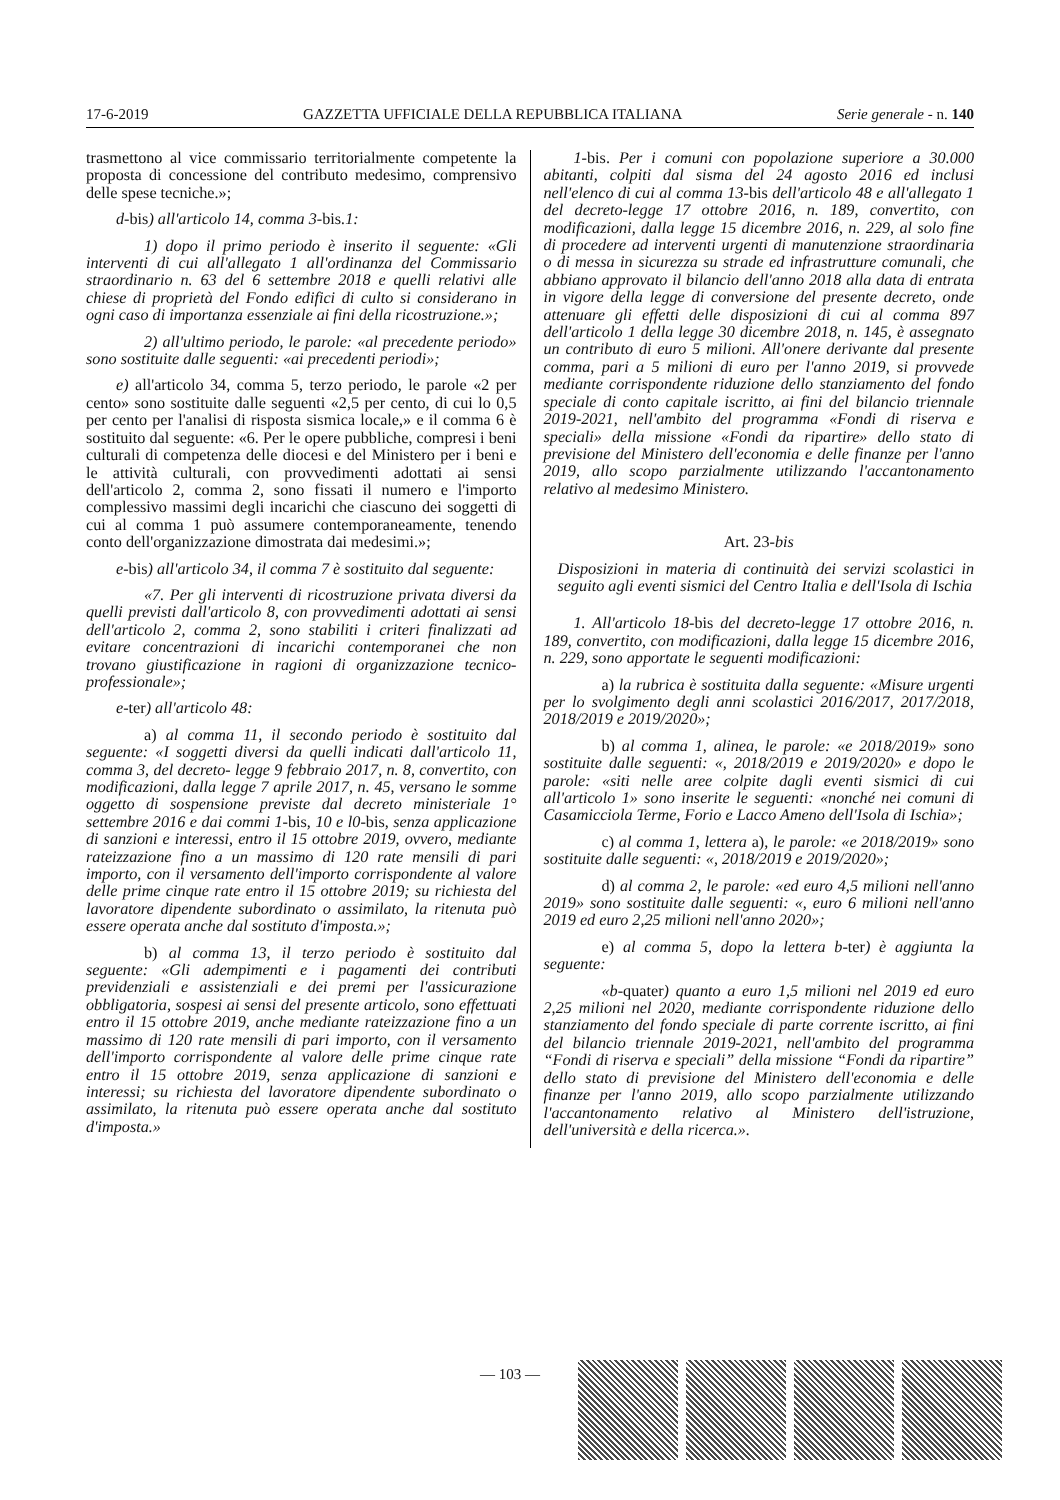17-6-2019 GAZZETTA UFFICIALE DELLA REPUBBLICA ITALIANA Serie generale - n. 140
trasmettono al vice commissario territorialmente competente la proposta di concessione del contributo medesimo, comprensivo delle spese tecniche.»;
d-bis) all'articolo 14, comma 3-bis.1:
1) dopo il primo periodo è inserito il seguente: «Gli interventi di cui all'allegato 1 all'ordinanza del Commissario straordinario n. 63 del 6 settembre 2018 e quelli relativi alle chiese di proprietà del Fondo edifici di culto si considerano in ogni caso di importanza essenziale ai fini della ricostruzione.»;
2) all'ultimo periodo, le parole: «al precedente periodo» sono sostituite dalle seguenti: «ai precedenti periodi»;
e) all'articolo 34, comma 5, terzo periodo, le parole «2 per cento» sono sostituite dalle seguenti «2,5 per cento, di cui lo 0,5 per cento per l'analisi di risposta sismica locale,» e il comma 6 è sostituito dal seguente: «6. Per le opere pubbliche, compresi i beni culturali di competenza delle diocesi e del Ministero per i beni e le attività culturali, con provvedimenti adottati ai sensi dell'articolo 2, comma 2, sono fissati il numero e l'importo complessivo massimi degli incarichi che ciascuno dei soggetti di cui al comma 1 può assumere contemporaneamente, tenendo conto dell'organizzazione dimostrata dai medesimi.»;
e-bis) all'articolo 34, il comma 7 è sostituito dal seguente:
«7. Per gli interventi di ricostruzione privata diversi da quelli previsti dall'articolo 8, con provvedimenti adottati ai sensi dell'articolo 2, comma 2, sono stabiliti i criteri finalizzati ad evitare concentrazioni di incarichi contemporanei che non trovano giustificazione in ragioni di organizzazione tecnico-professionale»;
e-ter) all'articolo 48:
a) al comma 11, il secondo periodo è sostituito dal seguente: «I soggetti diversi da quelli indicati dall'articolo 11, comma 3, del decreto- legge 9 febbraio 2017, n. 8, convertito, con modificazioni, dalla legge 7 aprile 2017, n. 45, versano le somme oggetto di sospensione previste dal decreto ministeriale 1° settembre 2016 e dai commi 1-bis, 10 e l0-bis, senza applicazione di sanzioni e interessi, entro il 15 ottobre 2019, ovvero, mediante rateizzazione fino a un massimo di 120 rate mensili di pari importo, con il versamento dell'importo corrispondente al valore delle prime cinque rate entro il 15 ottobre 2019; su richiesta del lavoratore dipendente subordinato o assimilato, la ritenuta può essere operata anche dal sostituto d'imposta.»;
b) al comma 13, il terzo periodo è sostituito dal seguente: «Gli adempimenti e i pagamenti dei contributi previdenziali e assistenziali e dei premi per l'assicurazione obbligatoria, sospesi ai sensi del presente articolo, sono effettuati entro il 15 ottobre 2019, anche mediante rateizzazione fino a un massimo di 120 rate mensili di pari importo, con il versamento dell'importo corrispondente al valore delle prime cinque rate entro il 15 ottobre 2019, senza applicazione di sanzioni e interessi; su richiesta del lavoratore dipendente subordinato o assimilato, la ritenuta può essere operata anche dal sostituto d'imposta.»
1-bis. Per i comuni con popolazione superiore a 30.000 abitanti, colpiti dal sisma del 24 agosto 2016 ed inclusi nell'elenco di cui al comma 13-bis dell'articolo 48 e all'allegato 1 del decreto-legge 17 ottobre 2016, n. 189, convertito, con modificazioni, dalla legge 15 dicembre 2016, n. 229, al solo fine di procedere ad interventi urgenti di manutenzione straordinaria o di messa in sicurezza su strade ed infrastrutture comunali, che abbiano approvato il bilancio dell'anno 2018 alla data di entrata in vigore della legge di conversione del presente decreto, onde attenuare gli effetti delle disposizioni di cui al comma 897 dell'articolo 1 della legge 30 dicembre 2018, n. 145, è assegnato un contributo di euro 5 milioni. All'onere derivante dal presente comma, pari a 5 milioni di euro per l'anno 2019, si provvede mediante corrispondente riduzione dello stanziamento del fondo speciale di conto capitale iscritto, ai fini del bilancio triennale 2019-2021, nell'ambito del programma «Fondi di riserva e speciali» della missione «Fondi da ripartire» dello stato di previsione del Ministero dell'economia e delle finanze per l'anno 2019, allo scopo parzialmente utilizzando l'accantonamento relativo al medesimo Ministero.
Art. 23-bis
Disposizioni in materia di continuità dei servizi scolastici in seguito agli eventi sismici del Centro Italia e dell'Isola di Ischia
1. All'articolo 18-bis del decreto-legge 17 ottobre 2016, n. 189, convertito, con modificazioni, dalla legge 15 dicembre 2016, n. 229, sono apportate le seguenti modificazioni:
a) la rubrica è sostituita dalla seguente: «Misure urgenti per lo svolgimento degli anni scolastici 2016/2017, 2017/2018, 2018/2019 e 2019/2020»;
b) al comma 1, alinea, le parole: «e 2018/2019» sono sostituite dalle seguenti: «, 2018/2019 e 2019/2020» e dopo le parole: «siti nelle aree colpite dagli eventi sismici di cui all'articolo 1» sono inserite le seguenti: «nonché nei comuni di Casamicciola Terme, Forio e Lacco Ameno dell'Isola di Ischia»;
c) al comma 1, lettera a), le parole: «e 2018/2019» sono sostituite dalle seguenti: «, 2018/2019 e 2019/2020»;
d) al comma 2, le parole: «ed euro 4,5 milioni nell'anno 2019» sono sostituite dalle seguenti: «, euro 6 milioni nell'anno 2019 ed euro 2,25 milioni nell'anno 2020»;
e) al comma 5, dopo la lettera b-ter) è aggiunta la seguente:
«b-quater) quanto a euro 1,5 milioni nel 2019 ed euro 2,25 milioni nel 2020, mediante corrispondente riduzione dello stanziamento del fondo speciale di parte corrente iscritto, ai fini del bilancio triennale 2019-2021, nell'ambito del programma “Fondi di riserva e speciali” della missione “Fondi da ripartire” dello stato di previsione del Ministero dell'economia e delle finanze per l'anno 2019, allo scopo parzialmente utilizzando l'accantonamento relativo al Ministero dell'istruzione, dell'università e della ricerca.».
— 103 —